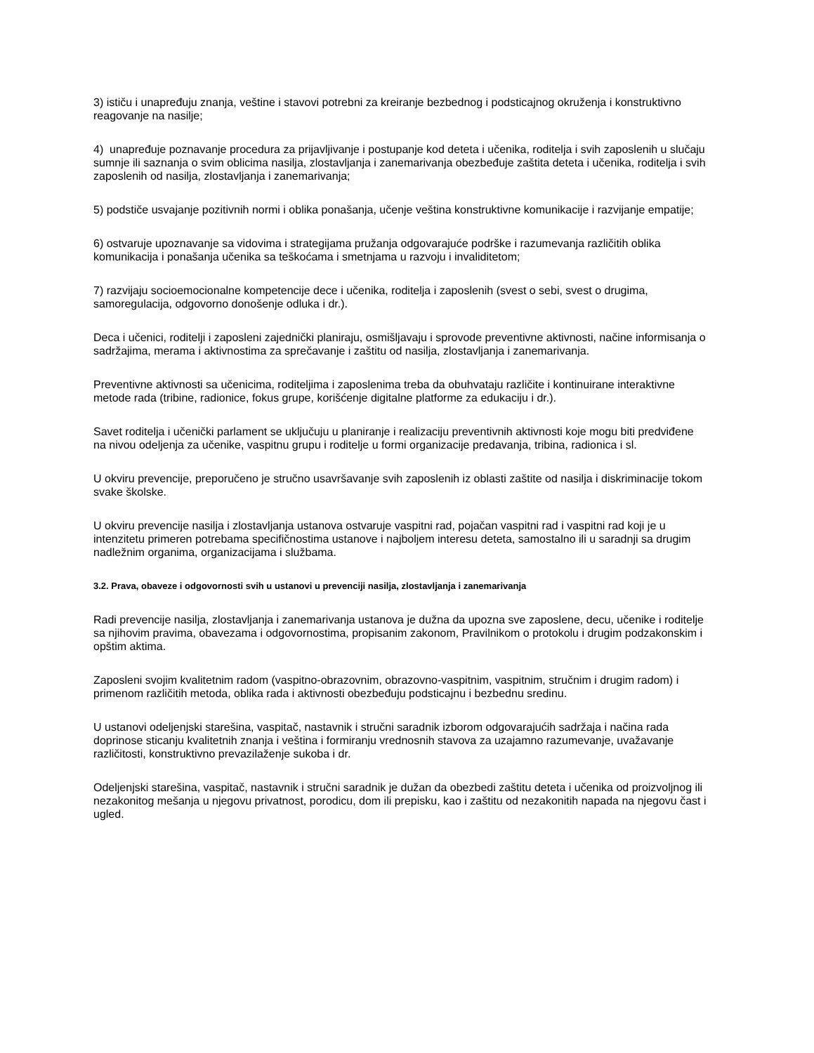3) ističu i unapređuju znanja, veštine i stavovi potrebni za kreiranje bezbednog i podsticajnog okruženja i konstruktivno reagovanje na nasilje;
4) unapređuje poznavanje procedura za prijavljivanje i postupanje kod deteta i učenika, roditelja i svih zaposlenih u slučaju sumnje ili saznanja o svim oblicima nasilja, zlostavljanja i zanemarivanja obezbeđuje zaštita deteta i učenika, roditelja i svih zaposlenih od nasilja, zlostavljanja i zanemarivanja;
5) podstiče usvajanje pozitivnih normi i oblika ponašanja, učenje veština konstruktivne komunikacije i razvijanje empatije;
6) ostvaruje upoznavanje sa vidovima i strategijama pružanja odgovarajuće podrške i razumevanja različitih oblika komunikacija i ponašanja učenika sa teškoćama i smetnjama u razvoju i invaliditetom;
7) razvijaju socioemocionalne kompetencije dece i učenika, roditelja i zaposlenih (svest o sebi, svest o drugima, samoregulacija, odgovorno donošenje odluka i dr.).
Deca i učenici, roditelji i zaposleni zajednički planiraju, osmišljavaju i sprovode preventivne aktivnosti, načine informisanja o sadržajima, merama i aktivnostima za sprečavanje i zaštitu od nasilja, zlostavljanja i zanemarivanja.
Preventivne aktivnosti sa učenicima, roditeljima i zaposlenima treba da obuhvataju različite i kontinuirane interaktivne metode rada (tribine, radionice, fokus grupe, korišćenje digitalne platforme za edukaciju i dr.).
Savet roditelja i učenički parlament se uključuju u planiranje i realizaciju preventivnih aktivnosti koje mogu biti predviđene na nivou odeljenja za učenike, vaspitnu grupu i roditelje u formi organizacije predavanja, tribina, radionica i sl.
U okviru prevencije, preporučeno je stručno usavršavanje svih zaposlenih iz oblasti zaštite od nasilja i diskriminacije tokom svake školske.
U okviru prevencije nasilja i zlostavljanja ustanova ostvaruje vaspitni rad, pojačan vaspitni rad i vaspitni rad koji je u intenzitetu primeren potrebama specifičnostima ustanove i najboljem interesu deteta, samostalno ili u saradnji sa drugim nadležnim organima, organizacijama i službama.
3.2. Prava, obaveze i odgovornosti svih u ustanovi u prevenciji nasilja, zlostavljanja i zanemarivanja
Radi prevencije nasilja, zlostavljanja i zanemarivanja ustanova je dužna da upozna sve zaposlene, decu, učenike i roditelje sa njihovim pravima, obavezama i odgovornostima, propisanim zakonom, Pravilnikom o protokolu i drugim podzakonskim i opštim aktima.
Zaposleni svojim kvalitetnim radom (vaspitno-obrazovnim, obrazovno-vaspitnim, vaspitnim, stručnim i drugim radom) i primenom različitih metoda, oblika rada i aktivnosti obezbeđuju podsticajnu i bezbednu sredinu.
U ustanovi odeljenjski starešina, vaspitač, nastavnik i stručni saradnik izborom odgovarajućih sadržaja i načina rada doprinose sticanju kvalitetnih znanja i veština i formiranju vrednosnih stavova za uzajamno razumevanje, uvažavanje različitosti, konstruktivno prevazilaženje sukoba i dr.
Odeljenjski starešina, vaspitač, nastavnik i stručni saradnik je dužan da obezbedi zaštitu deteta i učenika od proizvoljnog ili nezakonitog mešanja u njegovu privatnost, porodicu, dom ili prepisku, kao i zaštitu od nezakonitih napada na njegovu čast i ugled.